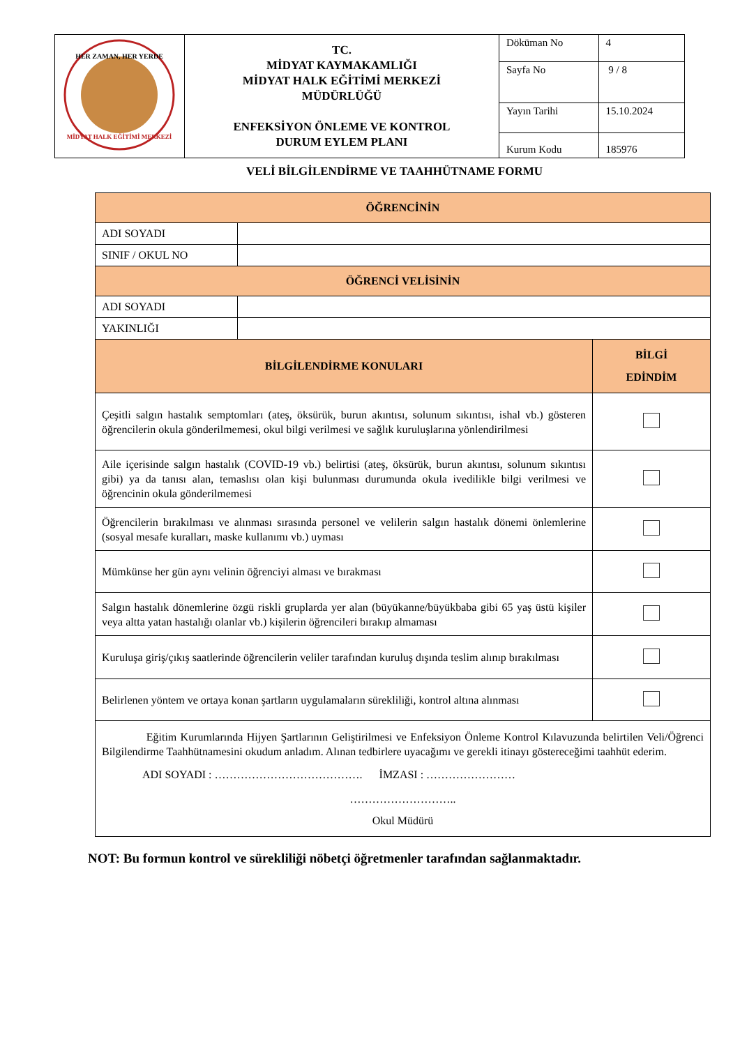| HER ZAMAN, HER YERDE MİDYAT HALK EĞİTİMİ MERKEZİ | TC. MİDYAT KAYMAKAMLIĞI MİDYAT HALK EĞİTİMİ MERKEZİ MÜDÜRLÜĞÜ ENFEKSİYON ÖNLEME VE KONTROL DURUM EYLEM PLANI | Döküman No | 4 |
| | | Sayfa No | 9 / 8 |
| | | Yayın Tarihi | 15.10.2024 |
| | | Kurum Kodu | 185976 |
VELİ BİLGİLENDİRME VE TAAHHÜTNAME FORMU
| ÖĞRENCİNİN | | |
| --- | --- | --- |
| ADI SOYADI | | |
| SINIF / OKUL NO | | |
| ÖĞRENCİ VELİSİNİN | | |
| ADI SOYADI | | |
| YAKINLIĞI | | |
| BİLGİLENDİRME KONULARI | | BİLGİ EDİNDİM |
| Çeşitli salgın hastalık semptomları (ateş, öksürük, burun akıntısı, solunum sıkıntısı, ishal vb.) gösteren öğrencilerin okula gönderilmemesi, okul bilgi verilmesi ve sağlık kuruluşlarına yönlendirilmesi | | |
| Aile içerisinde salgın hastalık (COVID-19 vb.) belirtisi (ateş, öksürük, burun akıntısı, solunum sıkıntısı gibi) ya da tanısı alan, temaslısı olan kişi bulunması durumunda okula ivedilikle bilgi verilmesi ve öğrencinin okula gönderilmemesi | | |
| Öğrencilerin bırakılması ve alınması sırasında personel ve velilerin salgın hastalık dönemi önlemlerine (sosyal mesafe kuralları, maske kullanımı vb.) uyması | | |
| Mümkünse her gün aynı velinin öğrenciyi alması ve bırakması | | |
| Salgın hastalık dönemlerine özgü riskli gruplarda yer alan (büyükanne/büyükbaba gibi 65 yaş üstü kişiler veya altta yatan hastalığı olanlar vb.) kişilerin öğrencileri bırakıp almaması | | |
| Kuruluşa giriş/çıkış saatlerinde öğrencilerin veliler tarafından kuruluş dışında teslim alınıp bırakılması | | |
| Belirlenen yöntem ve ortaya konan şartların uygulamaların sürekliliği, kontrol altına alınması | | |
| Eğitim Kurumlarında Hijyen Şartlarının Geliştirilmesi ve Enfeksiyon Önleme Kontrol Kılavuzunda belirtilen Veli/Öğrenci Bilgilendirme Taahhütnamesini okudum anladım. Alınan tedbirlere uyacağımı ve gerekli itinayı göstereceğimi taahhüt ederim. ADI SOYADI : …………………………………. İMZASI : …………………… ……………………….. Okul Müdürü | | |
NOT: Bu formun kontrol ve sürekliliği nöbetçi öğretmenler tarafından sağlanmaktadır.